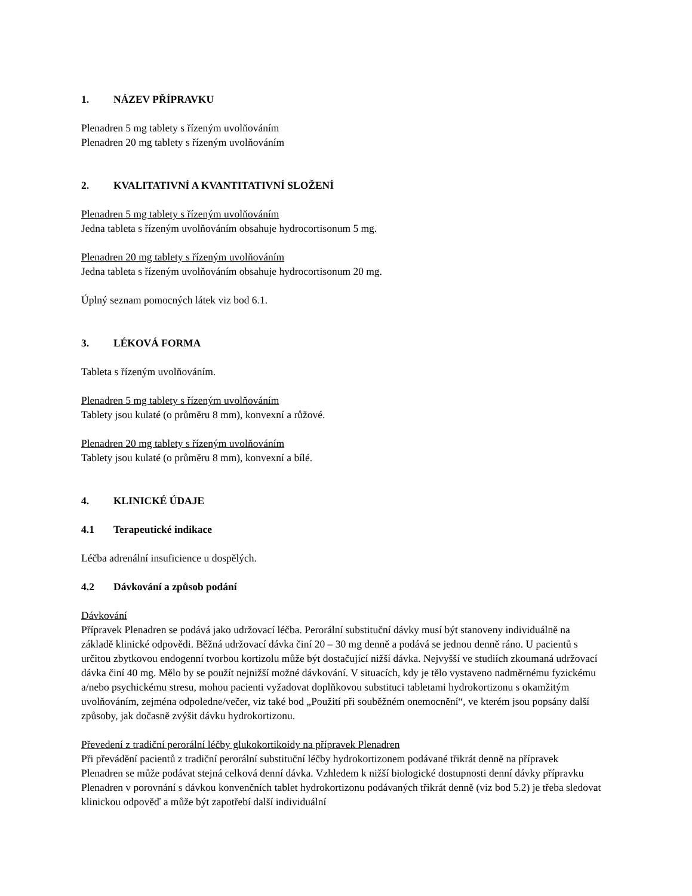1. NÁZEV PŘÍPRAVKU
Plenadren 5 mg tablety s řízeným uvolňováním
Plenadren 20 mg tablety s řízeným uvolňováním
2. KVALITATIVNÍ A KVANTITATIVNÍ SLOŽENÍ
Plenadren 5 mg tablety s řízeným uvolňováním
Jedna tableta s řízeným uvolňováním obsahuje hydrocortisonum 5 mg.
Plenadren 20 mg tablety s řízeným uvolňováním
Jedna tableta s řízeným uvolňováním obsahuje hydrocortisonum 20 mg.
Úplný seznam pomocných látek viz bod 6.1.
3. LÉKOVÁ FORMA
Tableta s řízeným uvolňováním.
Plenadren 5 mg tablety s řízeným uvolňováním
Tablety jsou kulaté (o průměru 8 mm), konvexní a růžové.
Plenadren 20 mg tablety s řízeným uvolňováním
Tablety jsou kulaté (o průměru 8 mm), konvexní a bílé.
4. KLINICKÉ ÚDAJE
4.1 Terapeutické indikace
Léčba adrenální insuficience u dospělých.
4.2 Dávkování a způsob podání
Dávkování
Přípravek Plenadren se podává jako udržovací léčba. Perorální substituční dávky musí být stanoveny individuálně na základě klinické odpovědi. Běžná udržovací dávka činí 20 – 30 mg denně a podává se jednou denně ráno. U pacientů s určitou zbytkovou endogenní tvorbou kortizolu může být dostačující nižší dávka. Nejvyšší ve studiích zkoumaná udržovací dávka činí 40 mg. Mělo by se použít nejnižší možné dávkování. V situacích, kdy je tělo vystaveno nadměrnému fyzickému a/nebo psychickému stresu, mohou pacienti vyžadovat doplňkovou substituci tabletami hydrokortizonu s okamžitým uvolňováním, zejména odpoledne/večer, viz také bod „Použití při souběžném onemocnění“, ve kterém jsou popsány další způsoby, jak dočasně zvýšit dávku hydrokortizonu.
Převedení z tradiční perorální léčby glukokortikoidy na přípravek Plenadren
Při převádění pacientů z tradiční perorální substituční léčby hydrokortizonem podávané třikrát denně na přípravek Plenadren se může podávat stejná celková denní dávka. Vzhledem k nižší biologické dostupnosti denní dávky přípravku Plenadren v porovnání s dávkou konvenčních tablet hydrokortizonu podávaných třikrát denně (viz bod 5.2) je třeba sledovat klinickou odpověď a může být zapotřebí další individuální